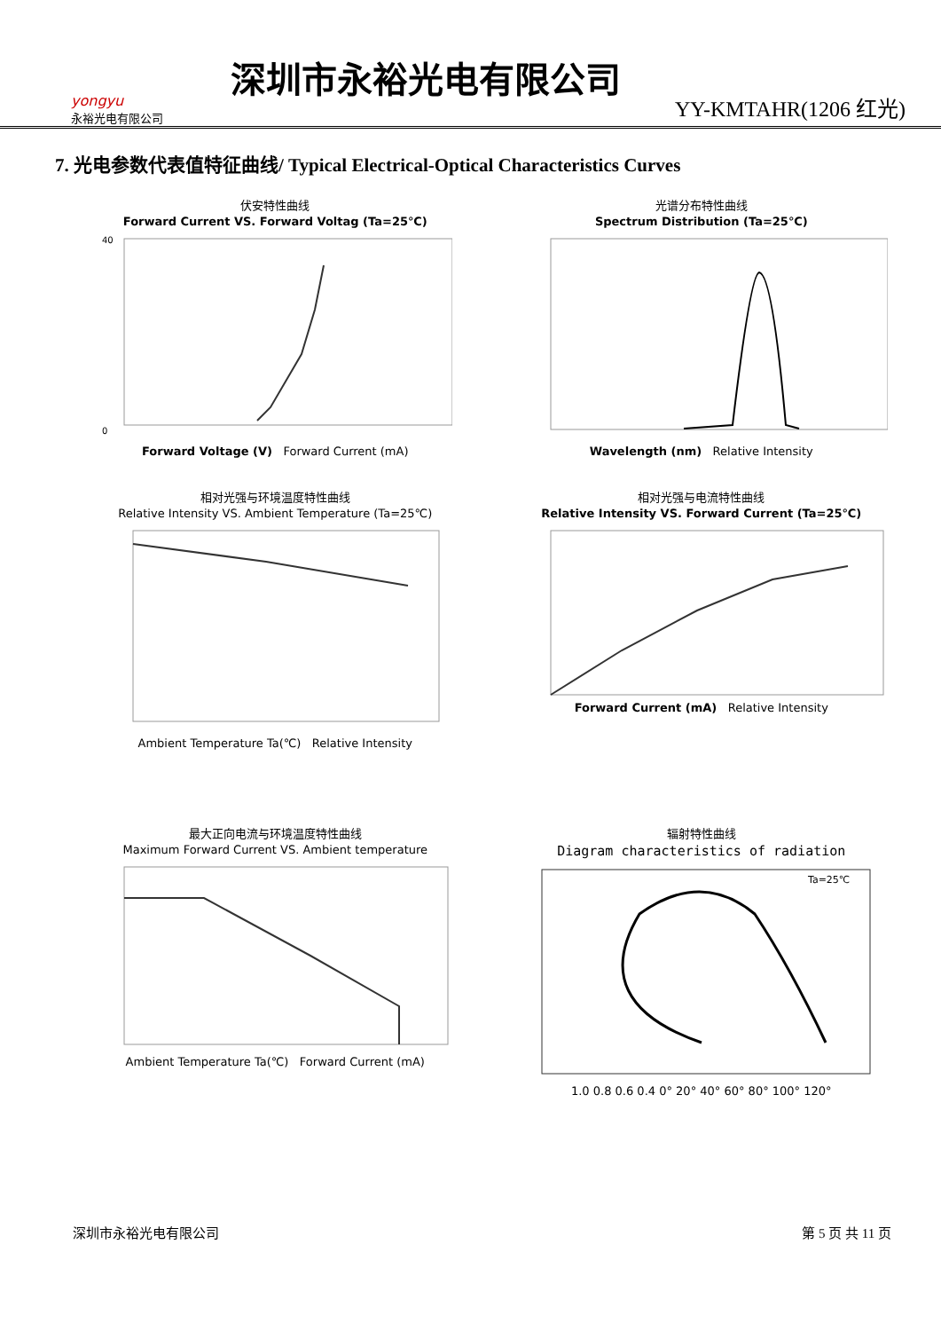yongyu
永裕光电有限公司
深圳市永裕光电有限公司
YY-KMTAHR(1206 红光)
7. 光电参数代表值特征曲线/ Typical Electrical-Optical Characteristics Curves
伏安特性曲线
Forward Current VS. Forward Voltag (Ta=25℃)
0
40
Forward Voltage (V) Forward Current (mA)
光谱分布特性曲线
Spectrum Distribution (Ta=25℃)
Wavelength (nm) Relative Intensity
相对光强与环境温度特性曲线
Relative Intensity VS. Ambient Temperature (Ta=25℃)
Ambient Temperature Ta(℃) Relative Intensity
相对光强与电流特性曲线
Relative Intensity VS. Forward Current (Ta=25℃)
Forward Current (mA) Relative Intensity
最大正向电流与环境温度特性曲线
Maximum Forward Current VS. Ambient temperature
Ambient Temperature Ta(℃) Forward Current (mA)
辐射特性曲线
Diagram characteristics of radiation
Ta=25℃
1.0 0.8 0.6 0.4 0° 20° 40° 60° 80° 100° 120°
深圳市永裕光电有限公司 第 5 页 共 11 页